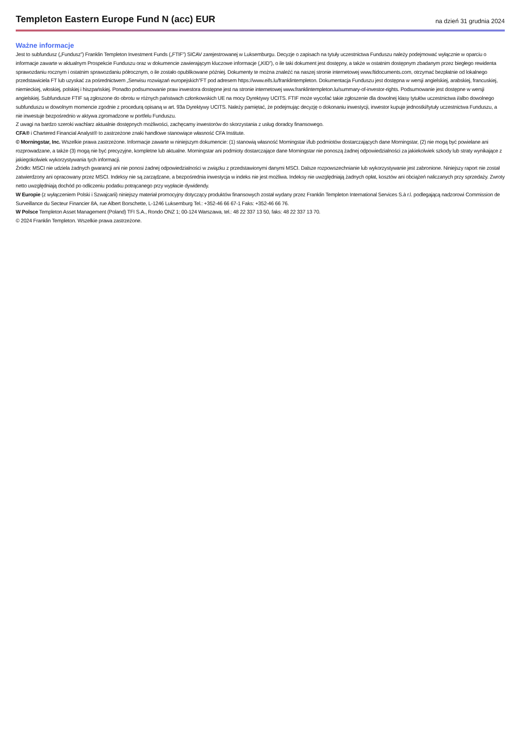Templeton Eastern Europe Fund N (acc) EUR
na dzień 31 grudnia 2024
Ważne informacje
Jest to subfundusz („Fundusz”) Franklin Templeton Investment Funds („FTIF”) SICAV zarejestrowanej w Luksemburgu. Decyzje o zapisach na tytuły uczestnictwa Funduszu należy podejmować wyłącznie w oparciu o informacje zawarte w aktualnym Prospekcie Funduszu oraz w dokumencie zawierającym kluczowe informacje („KID”), o ile taki dokument jest dostępny, a także w ostatnim dostępnym zbadanym przez biegłego rewidenta sprawozdaniu rocznym i ostatnim sprawozdaniu półrocznym, o ile zostało opublikowane później. Dokumenty te można znaleźć na naszej stronie internetowej www.ftidocuments.com, otrzymać bezpłatnie od lokalnego przedstawiciela FT lub uzyskać za pośrednictwem „Serwisu rozwiązań europejskich”FT pod adresem https://www.eifs.lu/franklintempleton. Dokumentacja Funduszu jest dostępna w wersji angielskiej, arabskiej, francuskiej, niemieckiej, włoskiej, polskiej i hiszpańskiej. Ponadto podsumowanie praw inwestora dostępne jest na stronie internetowej www.franklintempleton.lu/summary-of-investor-rights. Podsumowanie jest dostępne w wersji angielskiej. Subfundusze FTIF są zgłoszone do obrotu w różnych państwach członkowskich UE na mocy Dyrektywy UCITS. FTIF może wycofać takie zgłoszenie dla dowolnej klasy tytułów uczestnictwa i/albo dowolnego subfunduszu w dowolnym momencie zgodnie z procedurą opisaną w art. 93a Dyrektywy UCITS. Należy pamiętać, że podejmując decyzję o dokonaniu inwestycji, inwestor kupuje jednostki/tytuły uczestnictwa Funduszu, a nie inwestuje bezpośrednio w aktywa zgromadzone w portfelu Funduszu.
Z uwagi na bardzo szeroki wachlarz aktualnie dostępnych możliwości, zachęcamy inwestorów do skorzystania z usług doradcy finansowego.
CFA® i Chartered Financial Analyst® to zastrzeżone znaki handlowe stanowiące własność CFA Institute.
© Morningstar, Inc. Wszelkie prawa zastrzeżone. Informacje zawarte w niniejszym dokumencie: (1) stanowią własność Morningstar i/lub podmiotów dostarczających dane Morningstar, (2) nie mogą być powielane ani rozprowadzane, a także (3) mogą nie być precyzyjne, kompletne lub aktualne. Morningstar ani podmioty dostarczające dane Morningstar nie ponoszą żadnej odpowiedzialności za jakiekolwiek szkody lub straty wynikające z jakiegokolwiek wykorzystywania tych informacji.
Źródło: MSCI nie udziela żadnych gwarancji ani nie ponosi żadnej odpowiedzialności w związku z przedstawionymi danymi MSCI. Dalsze rozpowszechnianie lub wykorzystywanie jest zabronione. Niniejszy raport nie został zatwierdzony ani opracowany przez MSCI. Indeksy nie są zarządzane, a bezpośrednia inwestycja w indeks nie jest możliwa. Indeksy nie uwzględniają żadnych opłat, kosztów ani obciążeń naliczanych przy sprzedaży. Zwroty netto uwzględniają dochód po odliczeniu podatku potrącanego przy wypłacie dywidendy.
W Europie (z wyłączeniem Polski i Szwajcarii) niniejszy materiał promocyjny dotyczący produktów finansowych został wydany przez Franklin Templeton International Services S.à r.l. podlegającą nadzorowi Commission de Surveillance du Secteur Financier 8A, rue Albert Borschette, L-1246 Luksemburg Tel.: +352-46 66 67-1 Faks: +352-46 66 76.
W Polsce Templeton Asset Management (Poland) TFI S.A., Rondo ONZ 1; 00-124 Warszawa, tel.: 48 22 337 13 50, faks: 48 22 337 13 70.
© 2024 Franklin Templeton. Wszelkie prawa zastrzeżone.